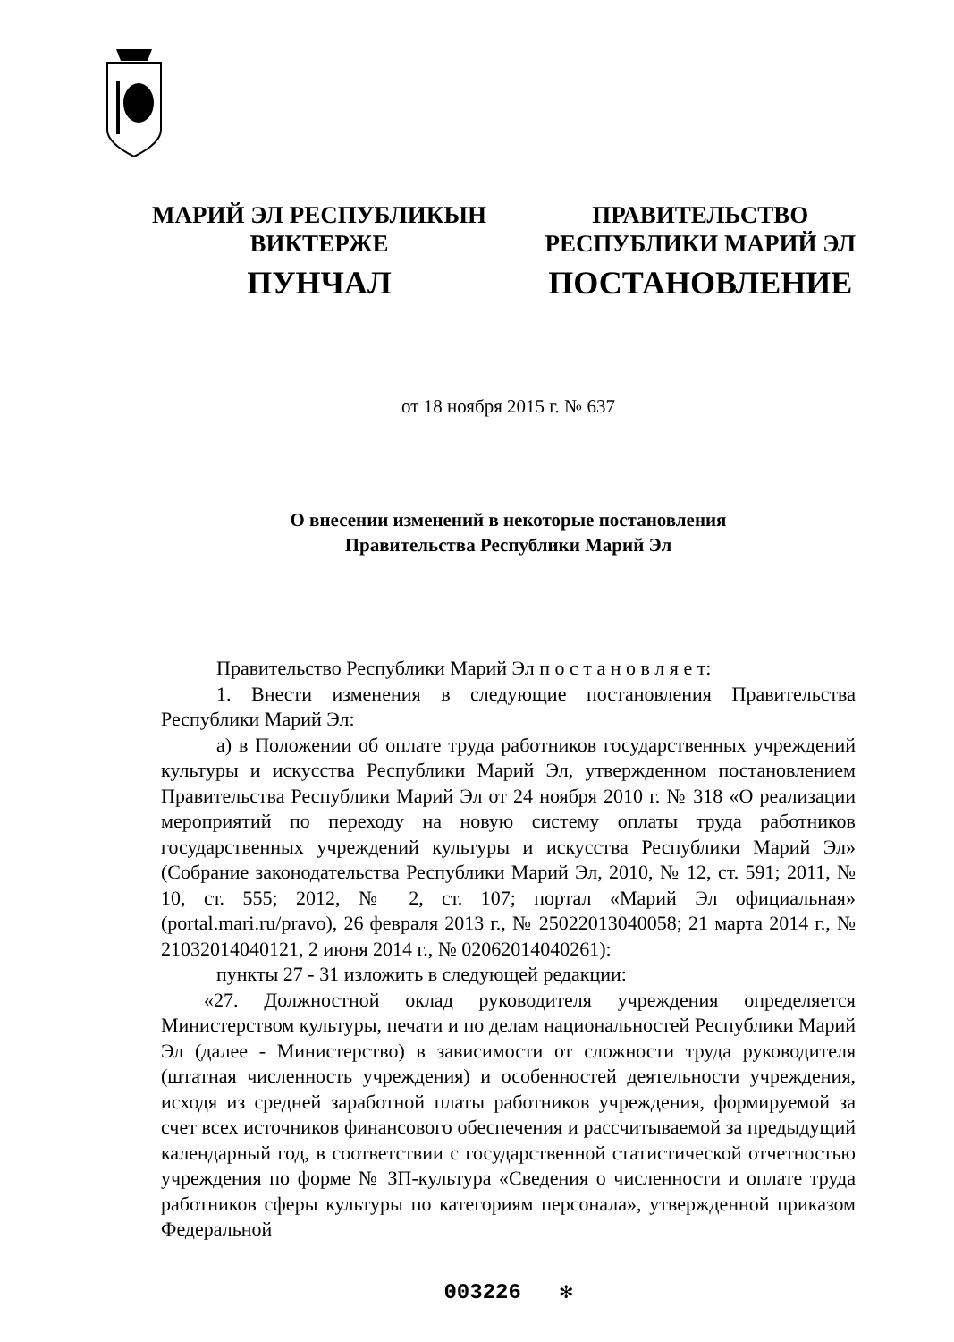МАРИЙ ЭЛ РЕСПУБЛИКЫН
ВИКТЕРЖЕ
ПУНЧАЛ
ПРАВИТЕЛЬСТВО
РЕСПУБЛИКИ МАРИЙ ЭЛ
ПОСТАНОВЛЕНИЕ
от 18 ноября 2015 г. № 637
О внесении изменений в некоторые постановления
Правительства Республики Марий Эл
Правительство Республики Марий Эл п о с т а н о в л я е т:
1. Внести изменения в следующие постановления Правительства Республики Марий Эл:
а) в Положении об оплате труда работников государственных учреждений культуры и искусства Республики Марий Эл, утвержденном постановлением Правительства Республики Марий Эл от 24 ноября 2010 г. № 318 «О реализации мероприятий по переходу на новую систему оплаты труда работников государственных учреждений культуры и искусства Республики Марий Эл» (Собрание законодательства Республики Марий Эл, 2010, № 12, ст. 591; 2011, № 10, ст. 555; 2012, № 2, ст. 107; портал «Марий Эл официальная» (portal.mari.ru/pravo), 26 февраля 2013 г., № 25022013040058; 21 марта 2014 г., № 21032014040121, 2 июня 2014 г., № 02062014040261):
пункты 27 - 31 изложить в следующей редакции:
«27. Должностной оклад руководителя учреждения определяется Министерством культуры, печати и по делам национальностей Республики Марий Эл (далее - Министерство) в зависимости от сложности труда руководителя (штатная численность учреждения) и особенностей деятельности учреждения, исходя из средней заработной платы работников учреждения, формируемой за счет всех источников финансового обеспечения и рассчитываемой за предыдущий календарный год, в соответствии с государственной статистической отчетностью учреждения по форме № ЗП-культура «Сведения о численности и оплате труда работников сферы культуры по категориям персонала», утвержденной приказом Федеральной
003226 ✻